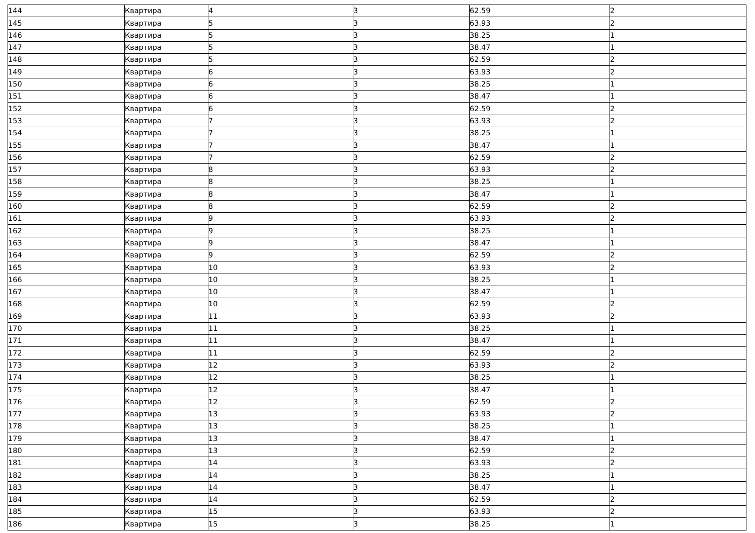| 144 | Квартира | 4 | 3 | 62.59 | 2 |
| 145 | Квартира | 5 | 3 | 63.93 | 2 |
| 146 | Квартира | 5 | 3 | 38.25 | 1 |
| 147 | Квартира | 5 | 3 | 38.47 | 1 |
| 148 | Квартира | 5 | 3 | 62.59 | 2 |
| 149 | Квартира | 6 | 3 | 63.93 | 2 |
| 150 | Квартира | 6 | 3 | 38.25 | 1 |
| 151 | Квартира | 6 | 3 | 38.47 | 1 |
| 152 | Квартира | 6 | 3 | 62.59 | 2 |
| 153 | Квартира | 7 | 3 | 63.93 | 2 |
| 154 | Квартира | 7 | 3 | 38.25 | 1 |
| 155 | Квартира | 7 | 3 | 38.47 | 1 |
| 156 | Квартира | 7 | 3 | 62.59 | 2 |
| 157 | Квартира | 8 | 3 | 63.93 | 2 |
| 158 | Квартира | 8 | 3 | 38.25 | 1 |
| 159 | Квартира | 8 | 3 | 38.47 | 1 |
| 160 | Квартира | 8 | 3 | 62.59 | 2 |
| 161 | Квартира | 9 | 3 | 63.93 | 2 |
| 162 | Квартира | 9 | 3 | 38.25 | 1 |
| 163 | Квартира | 9 | 3 | 38.47 | 1 |
| 164 | Квартира | 9 | 3 | 62.59 | 2 |
| 165 | Квартира | 10 | 3 | 63.93 | 2 |
| 166 | Квартира | 10 | 3 | 38.25 | 1 |
| 167 | Квартира | 10 | 3 | 38.47 | 1 |
| 168 | Квартира | 10 | 3 | 62.59 | 2 |
| 169 | Квартира | 11 | 3 | 63.93 | 2 |
| 170 | Квартира | 11 | 3 | 38.25 | 1 |
| 171 | Квартира | 11 | 3 | 38.47 | 1 |
| 172 | Квартира | 11 | 3 | 62.59 | 2 |
| 173 | Квартира | 12 | 3 | 63.93 | 2 |
| 174 | Квартира | 12 | 3 | 38.25 | 1 |
| 175 | Квартира | 12 | 3 | 38.47 | 1 |
| 176 | Квартира | 12 | 3 | 62.59 | 2 |
| 177 | Квартира | 13 | 3 | 63.93 | 2 |
| 178 | Квартира | 13 | 3 | 38.25 | 1 |
| 179 | Квартира | 13 | 3 | 38.47 | 1 |
| 180 | Квартира | 13 | 3 | 62.59 | 2 |
| 181 | Квартира | 14 | 3 | 63.93 | 2 |
| 182 | Квартира | 14 | 3 | 38.25 | 1 |
| 183 | Квартира | 14 | 3 | 38.47 | 1 |
| 184 | Квартира | 14 | 3 | 62.59 | 2 |
| 185 | Квартира | 15 | 3 | 63.93 | 2 |
| 186 | Квартира | 15 | 3 | 38.25 | 1 |